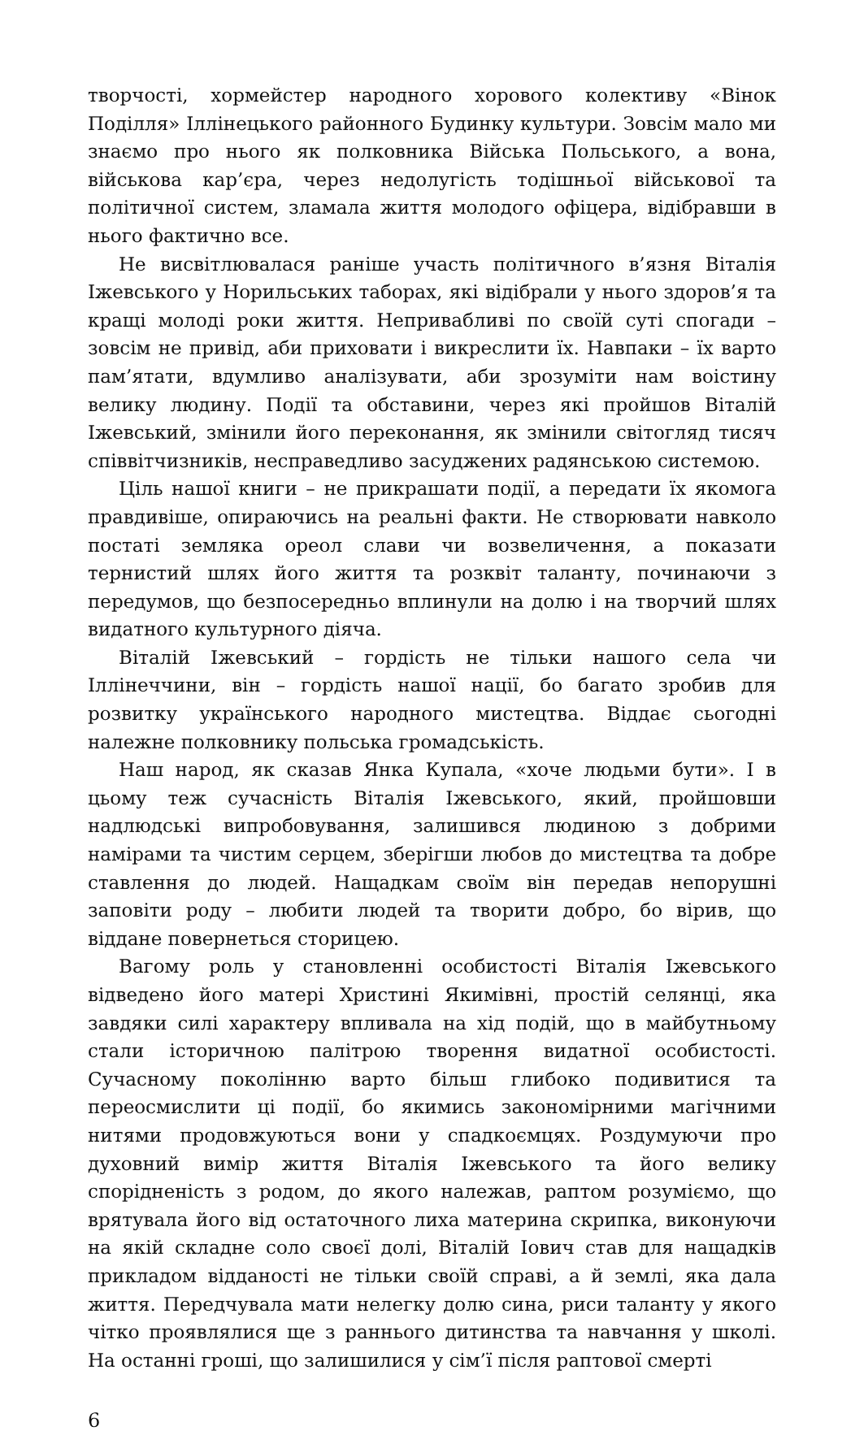творчості, хормейстер народного хорового колективу «Вінок Поділля» Іллінецького районного Будинку культури. Зовсім мало ми знаємо про нього як полковника Війська Польського, а вона, військова кар’єра, через недолугість тодішньої військової та політичної систем, зламала життя молодого офіцера, відібравши в нього фактично все.
Не висвітлювалася раніше участь політичного в’язня Віталія Іжевського у Норильських таборах, які відібрали у нього здоров’я та кращі молоді роки життя. Непривабливі по своїй суті спогади – зовсім не привід, аби приховати і викреслити їх. Навпаки – їх варто пам’ятати, вдумливо аналізувати, аби зрозуміти нам воістину велику людину. Події та обставини, через які пройшов Віталій Іжевський, змінили його переконання, як змінили світогляд тисяч співвітчизників, несправедливо засуджених радянською системою.
Ціль нашої книги – не прикрашати події, а передати їх якомога правдивіше, опираючись на реальні факти. Не створювати навколо постаті земляка ореол слави чи возвеличення, а показати тернистий шлях його життя та розквіт таланту, починаючи з передумов, що безпосередньо вплинули на долю і на творчий шлях видатного культурного діяча.
Віталій Іжевський – гордість не тільки нашого села чи Іллінеччини, він – гордість нашої нації, бо багато зробив для розвитку українського народного мистецтва. Віддає сьогодні належне полковнику польська громадськість.
Наш народ, як сказав Янка Купала, «хоче людьми бути». І в цьому теж сучасність Віталія Іжевського, який, пройшовши надлюдські випробовування, залишився людиною з добрими намірами та чистим серцем, зберігши любов до мистецтва та добре ставлення до людей. Нащадкам своїм він передав непорушні заповіти роду – любити людей та творити добро, бо вірив, що віддане повернеться сторицею.
Вагому роль у становленні особистості Віталія Іжевського відведено його матері Христині Якимівні, простій селянці, яка завдяки силі характеру впливала на хід подій, що в майбутньому стали історичною палітрою творення видатної особистості. Сучасному поколінню варто більш глибоко подивитися та переосмислити ці події, бо якимись закономірними магічними нитями продовжуються вони у спадкоємцях. Роздумуючи про духовний вимір життя Віталія Іжевського та його велику спорідненість з родом, до якого належав, раптом розуміємо, що врятувала його від остаточного лиха материна скрипка, виконуючи на якій складне соло своєї долі, Віталій Іович став для нащадків прикладом відданості не тільки своїй справі, а й землі, яка дала життя. Передчувала мати нелегку долю сина, риси таланту у якого чітко проявлялися ще з раннього дитинства та навчання у школі. На останні гроші, що залишилися у сім’ї після раптової смерті
6